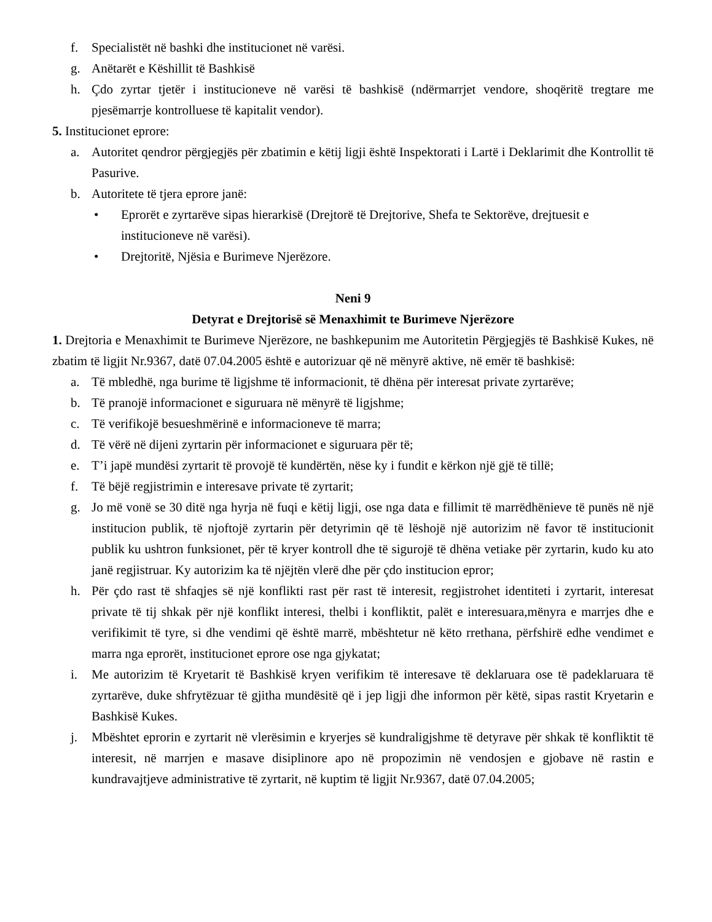f. Specialistët në bashki dhe institucionet në varësi.
g. Anëtarët e Këshillit të Bashkisë
h. Çdo zyrtar tjetër i institucioneve në varësi të bashkisë (ndërmarrjet vendore, shoqëritë tregtare me pjesëmarrje kontrolluese të kapitalit vendor).
5. Institucionet eprore:
a. Autoritet qendror përgjegjës për zbatimin e këtij ligji është Inspektorati i Lartë i Deklarimit dhe Kontrollit të Pasurive.
b. Autoritete të tjera eprore janë:
• Eprorët e zyrtarëve sipas hierarkisë (Drejtorë të Drejtorive, Shefa te Sektorëve, drejtuesit e institucioneve në varësi).
• Drejtoritë, Njësia e Burimeve Njerëzore.
Neni 9
Detyrat e Drejtorisë së Menaxhimit te Burimeve Njerëzore
1. Drejtoria e Menaxhimit te Burimeve Njerëzore, ne bashkepunim me Autoritetin Përgjegjës të Bashkisë Kukes, në zbatim të ligjit Nr.9367, datë 07.04.2005 është e autorizuar që në mënyrë aktive, në emër të bashkisë:
a. Të mbledhë, nga burime të ligjshme të informacionit, të dhëna për interesat private zyrtarëve;
b. Të pranojë informacionet e siguruara në mënyrë të ligjshme;
c. Të verifikojë besueshmërinë e informacioneve të marra;
d. Të vërë në dijeni zyrtarin për informacionet e siguruara për të;
e. T’i japë mundësi zyrtarit të provojë të kundërtën, nëse ky i fundit e kërkon një gjë të tillë;
f. Të bëjë regjistrimin e interesave private të zyrtarit;
g. Jo më vonë se 30 ditë nga hyrja në fuqi e këtij ligji, ose nga data e fillimit të marrëdhënieve të punës në një institucion publik, të njoftojë zyrtarin për detyrimin që të lëshojë një autorizim në favor të institucionit publik ku ushtron funksionet, për të kryer kontroll dhe të sigurojë të dhëna vetiake për zyrtarin, kudo ku ato janë regjistruar. Ky autorizim ka të njëjtën vlerë dhe për çdo institucion epror;
h. Për çdo rast të shfaqjes së një konflikti rast për rast të interesit, regjistrohet identiteti i zyrtarit, interesat private të tij shkak për një konflikt interesi, thelbi i konfliktit, palët e interesuara,mënyra e marrjes dhe e verifikimit të tyre, si dhe vendimi që është marrë, mbështetur në këto rrethana, përfshirë edhe vendimet e marra nga eprorët, institucionet eprore ose nga gjykatat;
i. Me autorizim të Kryetarit të Bashkisë kryen verifikim të interesave të deklaruara ose të padeklaruara të zyrtarëve, duke shfrytëzuar të gjitha mundësitë që i jep ligji dhe informon për këtë, sipas rastit Kryetarin e Bashkisë Kukes.
j. Mbështet eprorin e zyrtarit në vlerësimin e kryerjes së kundraligjshme të detyrave për shkak të konfliktit të interesit, në marrjen e masave disiplinore apo në propozimin në vendosjen e gjobave në rastin e kundravajtjeve administrative të zyrtarit, në kuptim të ligjit Nr.9367, datë 07.04.2005;